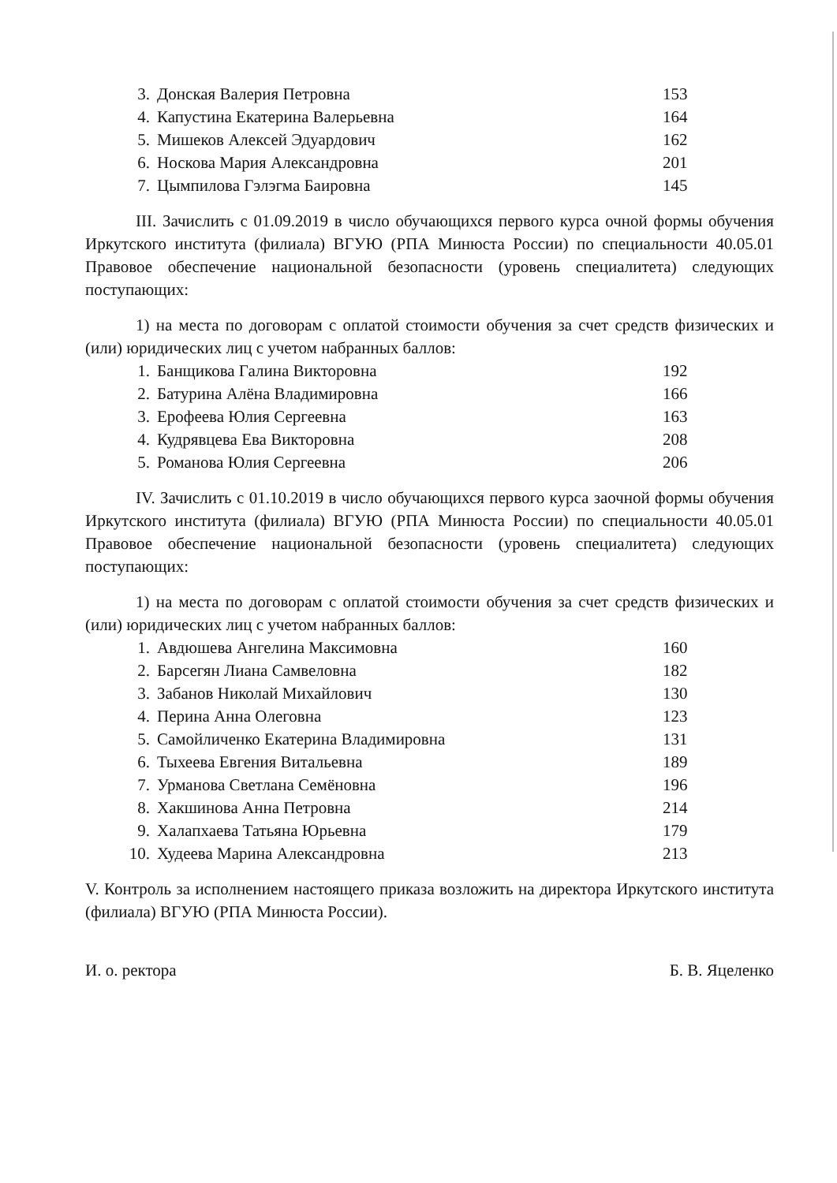| 3. | Донская Валерия Петровна | 153 |
| 4. | Капустина Екатерина Валерьевна | 164 |
| 5. | Мишеков Алексей Эдуардович | 162 |
| 6. | Носкова Мария Александровна | 201 |
| 7. | Цымпилова Гэлэгма Баировна | 145 |
III. Зачислить с 01.09.2019 в число обучающихся первого курса очной формы обучения Иркутского института (филиала) ВГУЮ (РПА Минюста России) по специальности 40.05.01 Правовое обеспечение национальной безопасности (уровень специалитета) следующих поступающих:
1) на места по договорам с оплатой стоимости обучения за счет средств физических и (или) юридических лиц с учетом набранных баллов:
| 1. | Банщикова Галина Викторовна | 192 |
| 2. | Батурина Алёна Владимировна | 166 |
| 3. | Ерофеева Юлия Сергеевна | 163 |
| 4. | Кудрявцева Ева Викторовна | 208 |
| 5. | Романова Юлия Сергеевна | 206 |
IV. Зачислить с 01.10.2019 в число обучающихся первого курса заочной формы обучения Иркутского института (филиала) ВГУЮ (РПА Минюста России) по специальности 40.05.01 Правовое обеспечение национальной безопасности (уровень специалитета) следующих поступающих:
1) на места по договорам с оплатой стоимости обучения за счет средств физических и (или) юридических лиц с учетом набранных баллов:
| 1. | Авдюшева Ангелина Максимовна | 160 |
| 2. | Барсегян Лиана Самвеловна | 182 |
| 3. | Забанов Николай Михайлович | 130 |
| 4. | Перина Анна Олеговна | 123 |
| 5. | Самойличенко Екатерина Владимировна | 131 |
| 6. | Тыхеева Евгения Витальевна | 189 |
| 7. | Урманова Светлана Семёновна | 196 |
| 8. | Хакшинова Анна Петровна | 214 |
| 9. | Халапхаева Татьяна Юрьевна | 179 |
| 10. | Худеева Марина Александровна | 213 |
V. Контроль за исполнением настоящего приказа возложить на директора Иркутского института (филиала) ВГУЮ (РПА Минюста России).
И. о. ректора Б. В. Яцеленко